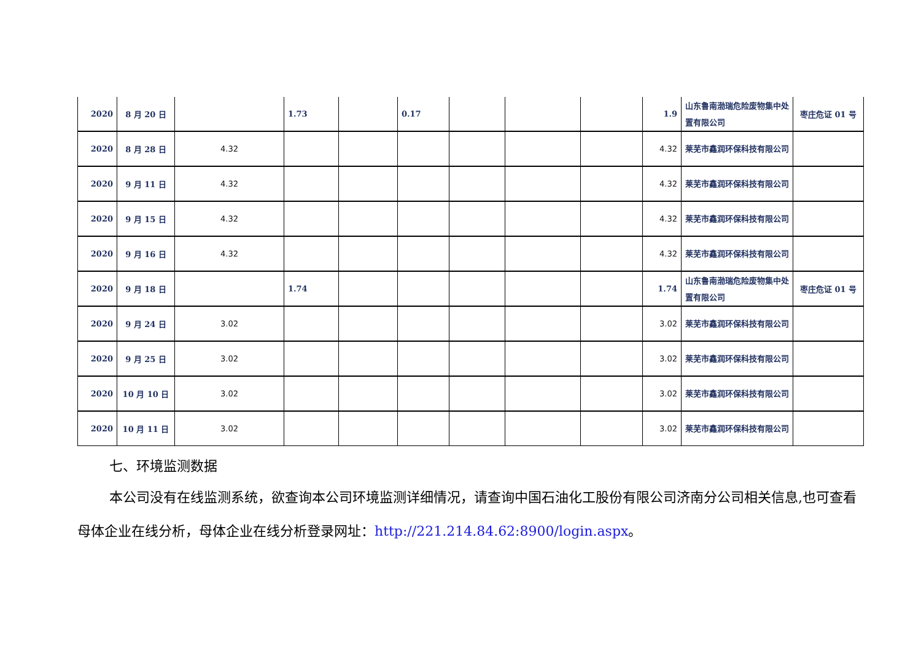| 2020 | 8 月 20 日 | | 1.73 | | 0.17 | | | | 1.9 | 山东鲁南渤瑞危险废物集中处置有限公司 | 枣庄危证 01 号 |
| 2020 | 8 月 28 日 | 4.32 | | | | | | | 4.32 | 莱芜市鑫润环保科技有限公司 | |
| 2020 | 9 月 11 日 | 4.32 | | | | | | | 4.32 | 莱芜市鑫润环保科技有限公司 | |
| 2020 | 9 月 15 日 | 4.32 | | | | | | | 4.32 | 莱芜市鑫润环保科技有限公司 | |
| 2020 | 9 月 16 日 | 4.32 | | | | | | | 4.32 | 莱芜市鑫润环保科技有限公司 | |
| 2020 | 9 月 18 日 | | 1.74 | | | | | | 1.74 | 山东鲁南渤瑞危险废物集中处置有限公司 | 枣庄危证 01 号 |
| 2020 | 9 月 24 日 | 3.02 | | | | | | | 3.02 | 莱芜市鑫润环保科技有限公司 | |
| 2020 | 9 月 25 日 | 3.02 | | | | | | | 3.02 | 莱芜市鑫润环保科技有限公司 | |
| 2020 | 10 月 10 日 | 3.02 | | | | | | | 3.02 | 莱芜市鑫润环保科技有限公司 | |
| 2020 | 10 月 11 日 | 3.02 | | | | | | | 3.02 | 莱芜市鑫润环保科技有限公司 | |
七、环境监测数据
本公司没有在线监测系统，欲查询本公司环境监测详细情况，请查询中国石油化工股份有限公司济南分公司相关信息,也可查看母体企业在线分析，母体企业在线分析登录网址：http://221.214.84.62:8900/login.aspx。